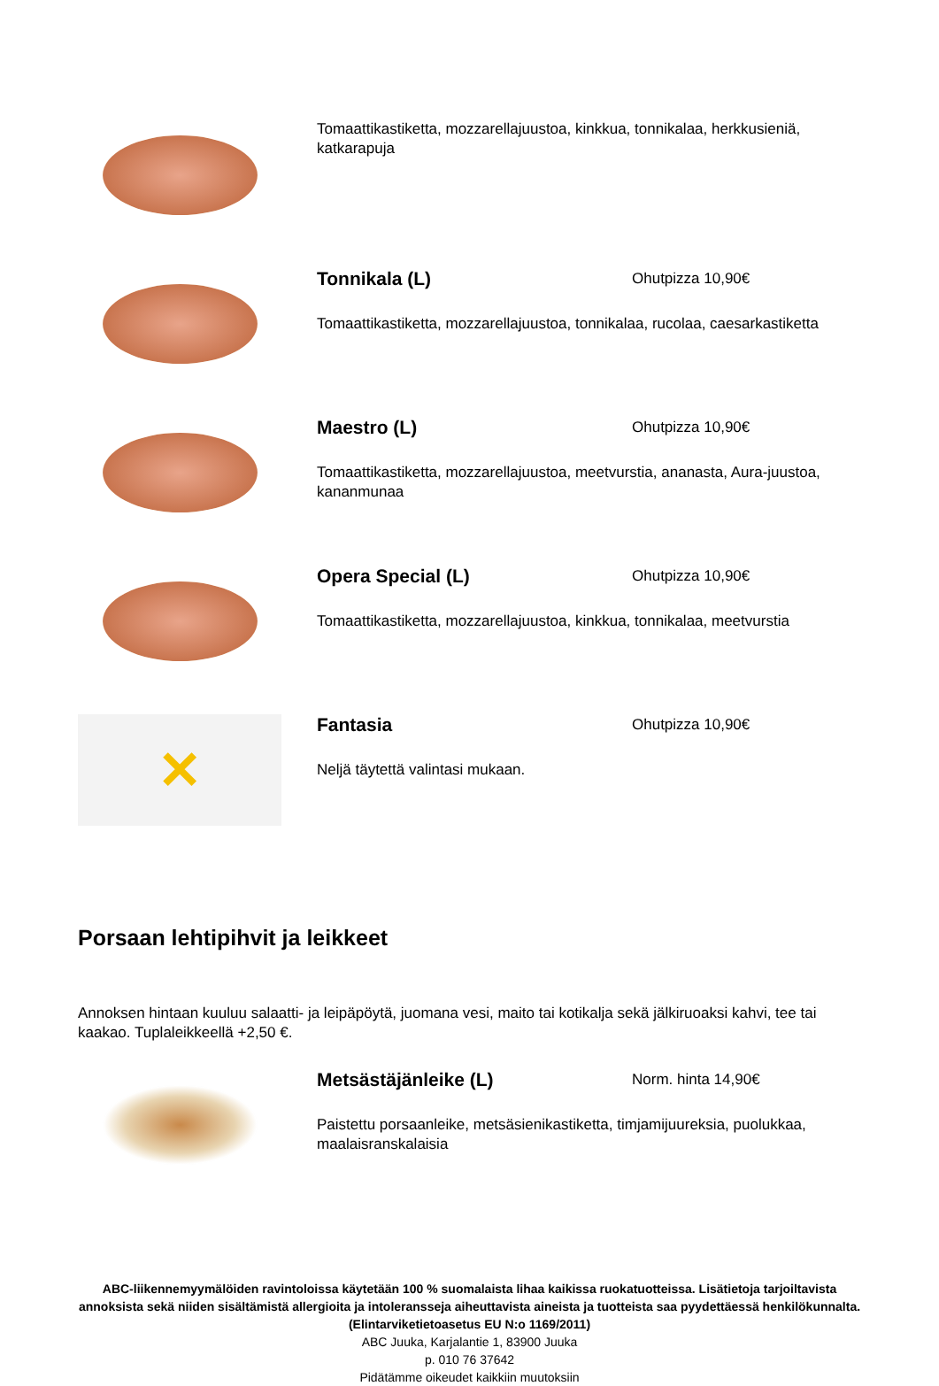Tomaattikastiketta, mozzarellajuustoa, kinkkua, tonnikalaa, herkkusieniä, katkarapuja
Tonnikala (L)
Ohutpizza 10,90€
Tomaattikastiketta, mozzarellajuustoa, tonnikalaa, rucolaa, caesarkastiketta
Maestro (L)
Ohutpizza 10,90€
Tomaattikastiketta, mozzarellajuustoa, meetvurstia, ananasta, Aura-juustoa, kananmunaa
Opera Special (L)
Ohutpizza 10,90€
Tomaattikastiketta, mozzarellajuustoa, kinkkua, tonnikalaa, meetvurstia
✕
Fantasia
Ohutpizza 10,90€
Neljä täytettä valintasi mukaan.
Porsaan lehtipihvit ja leikkeet
Annoksen hintaan kuuluu salaatti- ja leipäpöytä, juomana vesi, maito tai kotikalja sekä jälkiruoaksi kahvi, tee tai kaakao. Tuplaleikkeellä +2,50 €.
Metsästäjänleike (L)
Norm. hinta 14,90€
Paistettu porsaanleike, metsäsienikastiketta, timjamijuureksia, puolukkaa, maalaisranskalaisia
ABC-liikennemyymälöiden ravintoloissa käytetään 100 % suomalaista lihaa kaikissa ruokatuotteissa. Lisätietoja tarjoiltavista annoksista sekä niiden sisältämistä allergioita ja intoleransseja aiheuttavista aineista ja tuotteista saa pyydettäessä henkilökunnalta. (Elintarviketietoasetus EU N:o 1169/2011)
ABC Juuka, Karjalantie 1, 83900 Juuka
p. 010 76 37642
Pidätämme oikeudet kaikkiin muutoksiin